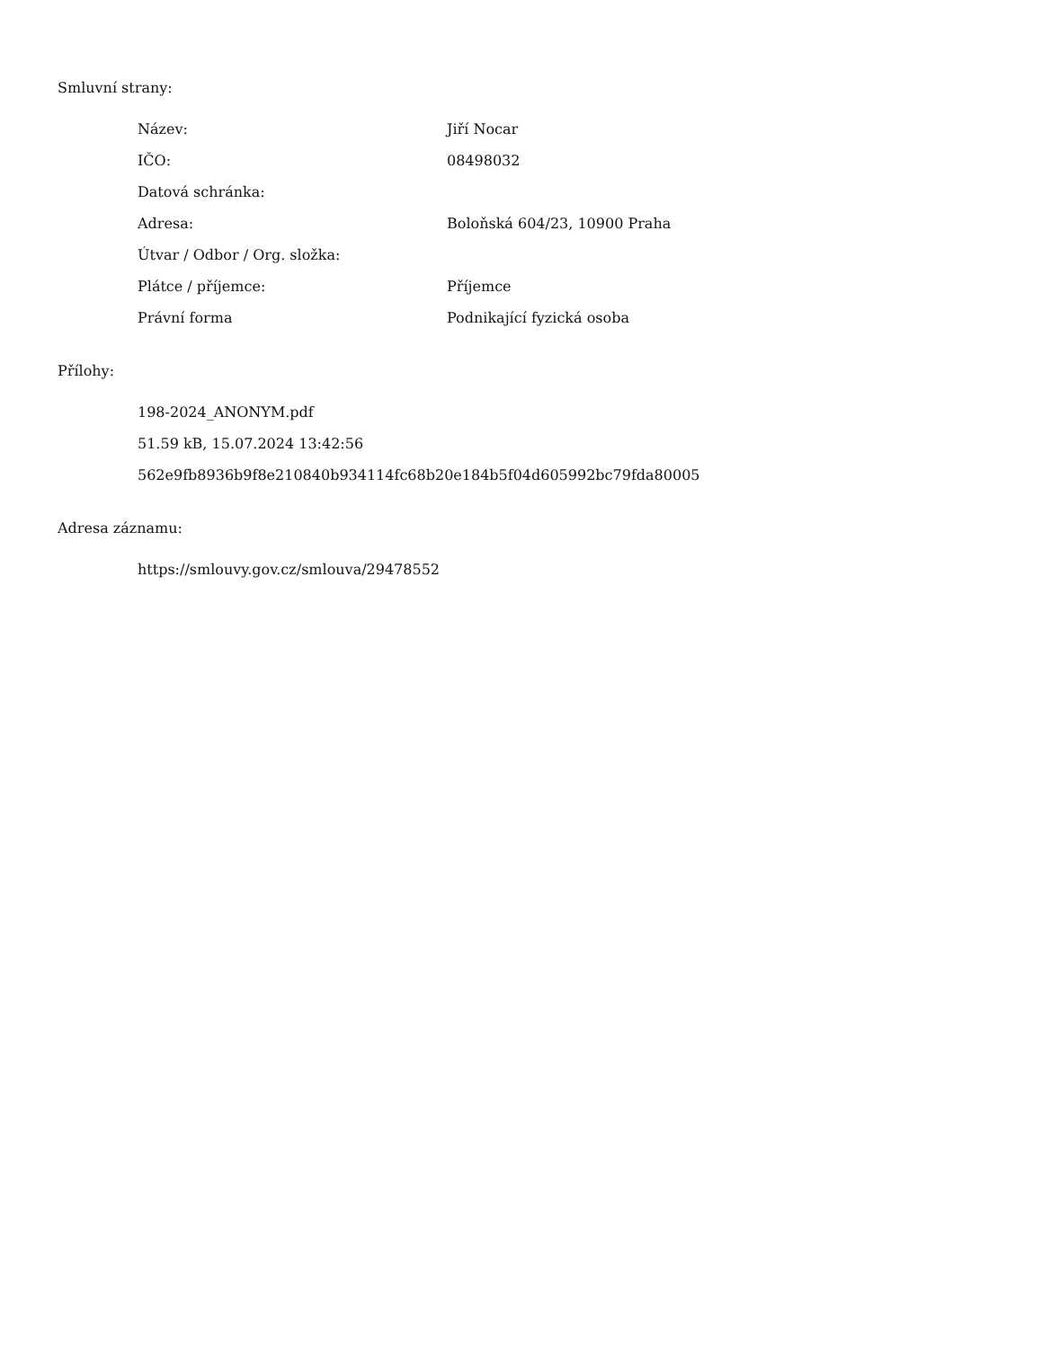Smluvní strany:
| Název: | Jiří Nocar |
| IČO: | 08498032 |
| Datová schránka: | |
| Adresa: | Boloňská 604/23, 10900 Praha |
| Útvar / Odbor / Org. složka: | |
| Plátce / příjemce: | Příjemce |
| Právní forma | Podnikající fyzická osoba |
Přílohy:
198-2024_ANONYM.pdf
51.59 kB, 15.07.2024 13:42:56
562e9fb8936b9f8e210840b934114fc68b20e184b5f04d605992bc79fda80005
Adresa záznamu:
https://smlouvy.gov.cz/smlouva/29478552